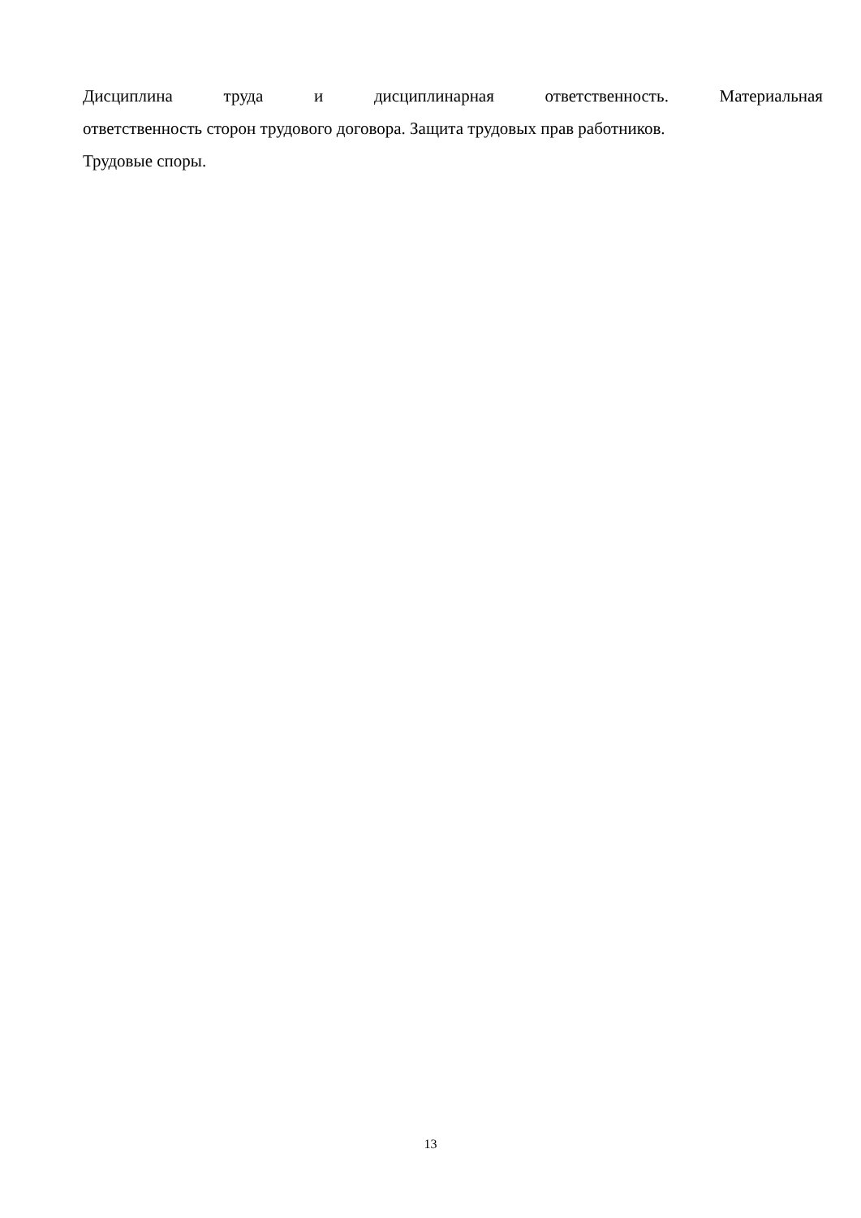Дисциплина труда и дисциплинарная ответственность. Материальная
ответственность сторон трудового договора. Защита трудовых прав работников.
Трудовые споры.
13